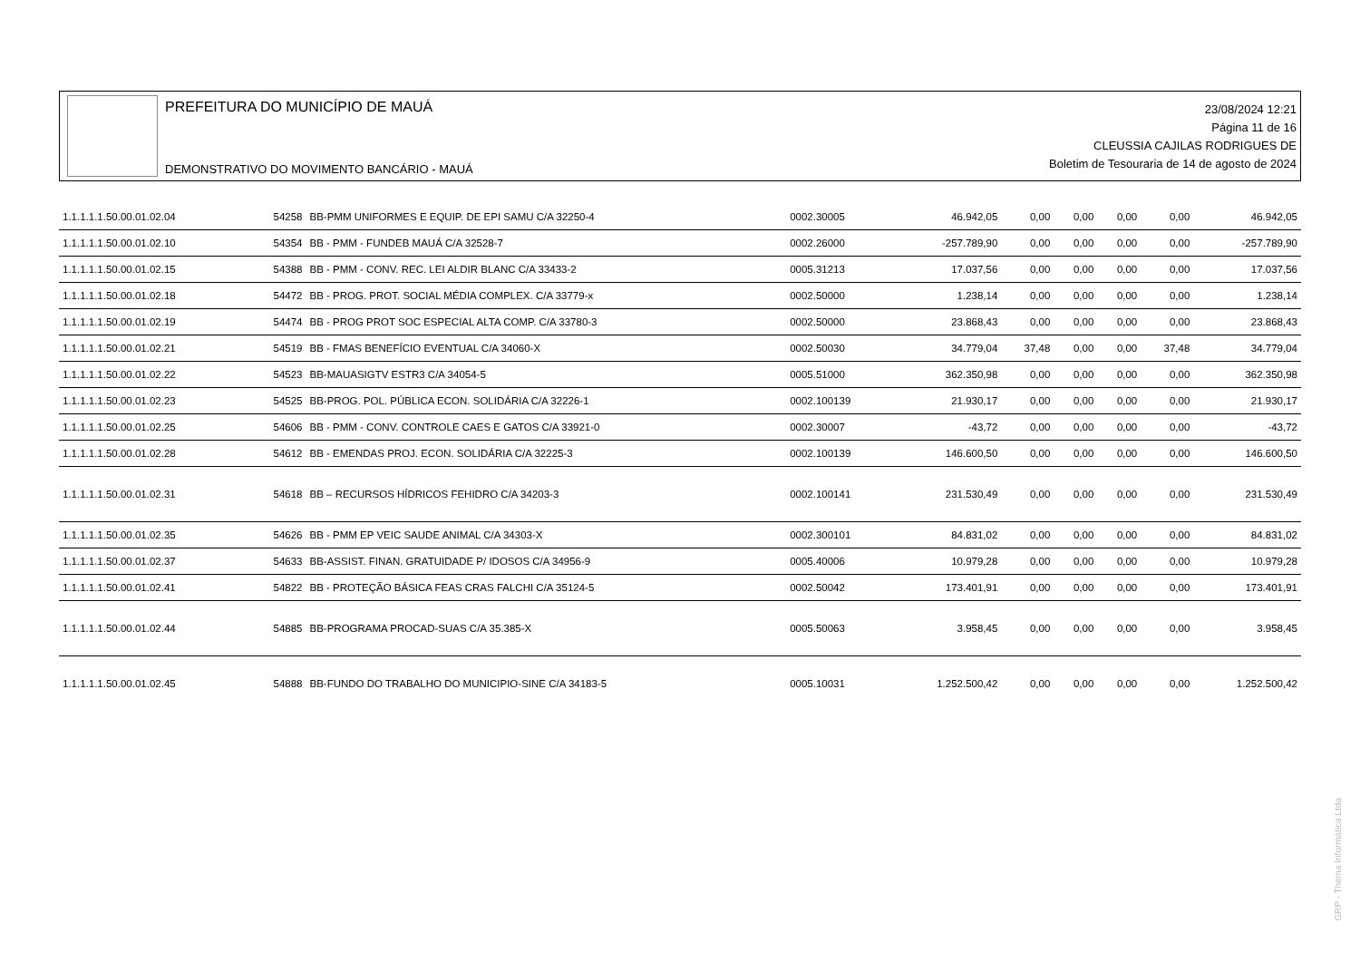PREFEITURA DO MUNICÍPIO DE MAUÁ
DEMONSTRATIVO DO MOVIMENTO BANCÁRIO - MAUÁ
23/08/2024 12:21
Página 11 de 16
CLEUSSIA CAJILAS RODRIGUES DE
Boletim de Tesouraria de 14 de agosto de 2024
| 1.1.1.1.1.50.00.01.02.04 | 54258 | BB-PMM UNIFORMES E EQUIP. DE EPI SAMU C/A 32250-4 | 0002.30005 | 46.942,05 | 0,00 | 0,00 | 0,00 | 0,00 | 46.942,05 |
| 1.1.1.1.1.50.00.01.02.10 | 54354 | BB - PMM - FUNDEB MAUÁ C/A 32528-7 | 0002.26000 | -257.789,90 | 0,00 | 0,00 | 0,00 | 0,00 | -257.789,90 |
| 1.1.1.1.1.50.00.01.02.15 | 54388 | BB - PMM - CONV. REC. LEI ALDIR BLANC C/A 33433-2 | 0005.31213 | 17.037,56 | 0,00 | 0,00 | 0,00 | 0,00 | 17.037,56 |
| 1.1.1.1.1.50.00.01.02.18 | 54472 | BB - PROG. PROT. SOCIAL MÉDIA COMPLEX. C/A 33779-x | 0002.50000 | 1.238,14 | 0,00 | 0,00 | 0,00 | 0,00 | 1.238,14 |
| 1.1.1.1.1.50.00.01.02.19 | 54474 | BB - PROG PROT SOC ESPECIAL ALTA COMP. C/A 33780-3 | 0002.50000 | 23.868,43 | 0,00 | 0,00 | 0,00 | 0,00 | 23.868,43 |
| 1.1.1.1.1.50.00.01.02.21 | 54519 | BB - FMAS BENEFÍCIO EVENTUAL C/A 34060-X | 0002.50030 | 34.779,04 | 37,48 | 0,00 | 0,00 | 37,48 | 34.779,04 |
| 1.1.1.1.1.50.00.01.02.22 | 54523 | BB-MAUASIGTV ESTR3 C/A 34054-5 | 0005.51000 | 362.350,98 | 0,00 | 0,00 | 0,00 | 0,00 | 362.350,98 |
| 1.1.1.1.1.50.00.01.02.23 | 54525 | BB-PROG. POL. PÚBLICA ECON. SOLIDÁRIA C/A 32226-1 | 0002.100139 | 21.930,17 | 0,00 | 0,00 | 0,00 | 0,00 | 21.930,17 |
| 1.1.1.1.1.50.00.01.02.25 | 54606 | BB - PMM - CONV. CONTROLE CAES E GATOS C/A 33921-0 | 0002.30007 | -43,72 | 0,00 | 0,00 | 0,00 | 0,00 | -43,72 |
| 1.1.1.1.1.50.00.01.02.28 | 54612 | BB - EMENDAS PROJ. ECON. SOLIDÁRIA C/A 32225-3 | 0002.100139 | 146.600,50 | 0,00 | 0,00 | 0,00 | 0,00 | 146.600,50 |
| 1.1.1.1.1.50.00.01.02.31 | 54618 | BB – RECURSOS HÍDRICOS FEHIDRO C/A 34203-3 | 0002.100141 | 231.530,49 | 0,00 | 0,00 | 0,00 | 0,00 | 231.530,49 |
| 1.1.1.1.1.50.00.01.02.35 | 54626 | BB - PMM EP VEIC SAUDE ANIMAL C/A 34303-X | 0002.300101 | 84.831,02 | 0,00 | 0,00 | 0,00 | 0,00 | 84.831,02 |
| 1.1.1.1.1.50.00.01.02.37 | 54633 | BB-ASSIST. FINAN. GRATUIDADE P/ IDOSOS C/A 34956-9 | 0005.40006 | 10.979,28 | 0,00 | 0,00 | 0,00 | 0,00 | 10.979,28 |
| 1.1.1.1.1.50.00.01.02.41 | 54822 | BB - PROTEÇÃO BÁSICA FEAS CRAS FALCHI C/A 35124-5 | 0002.50042 | 173.401,91 | 0,00 | 0,00 | 0,00 | 0,00 | 173.401,91 |
| 1.1.1.1.1.50.00.01.02.44 | 54885 | BB-PROGRAMA PROCAD-SUAS C/A 35.385-X | 0005.50063 | 3.958,45 | 0,00 | 0,00 | 0,00 | 0,00 | 3.958,45 |
| 1.1.1.1.1.50.00.01.02.45 | 54888 | BB-FUNDO DO TRABALHO DO MUNICIPIO-SINE C/A 34183-5 | 0005.10031 | 1.252.500,42 | 0,00 | 0,00 | 0,00 | 0,00 | 1.252.500,42 |
GRP - Thema Informática Ltda